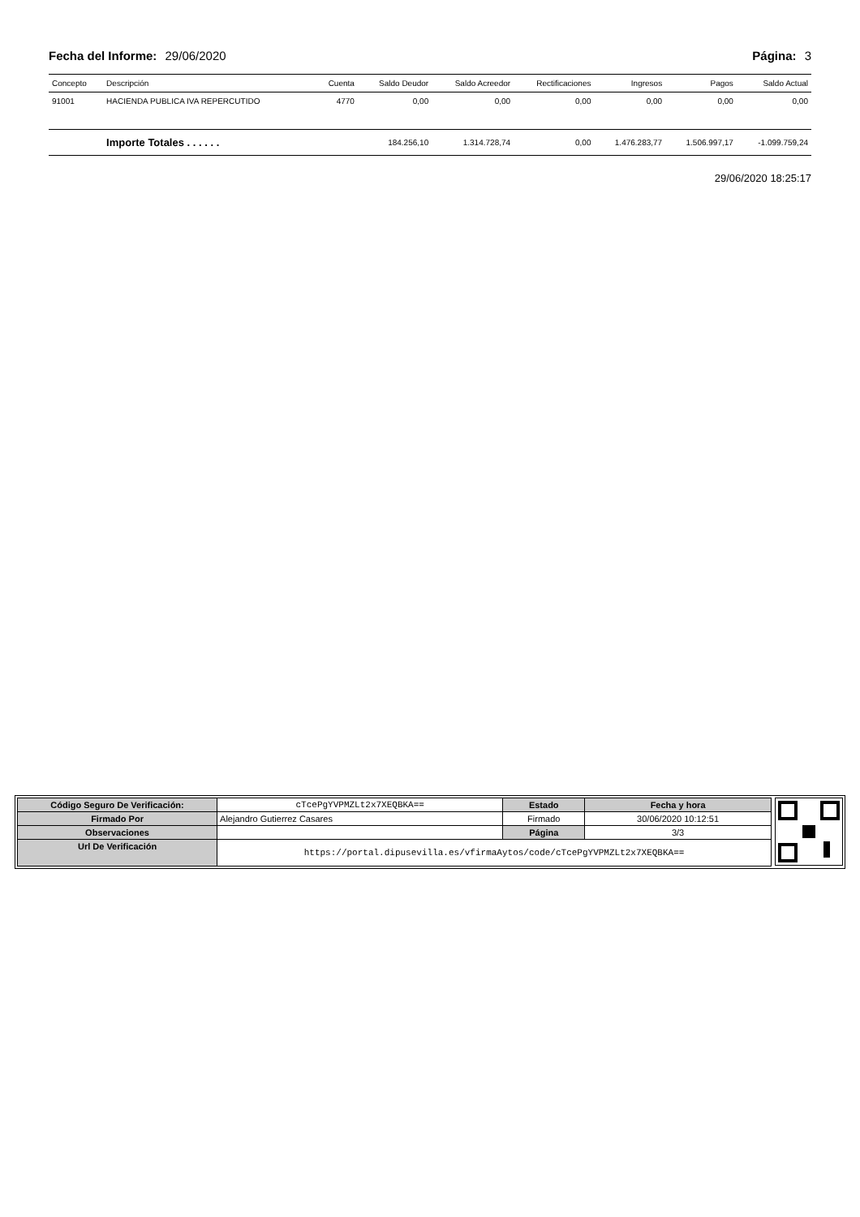Fecha del Informe: 29/06/2020 Página: 3
| Concepto | Descripción | Cuenta | Saldo Deudor | Saldo Acreedor | Rectificaciones | Ingresos | Pagos | Saldo Actual |
| --- | --- | --- | --- | --- | --- | --- | --- | --- |
| 91001 | HACIENDA PUBLICA IVA REPERCUTIDO | 4770 | 0,00 | 0,00 | 0,00 | 0,00 | 0,00 | 0,00 |
| | Importe Totales . . . . . . | | 184.256,10 | 1.314.728,74 | 0,00 | 1.476.283,77 | 1.506.997,17 | -1.099.759,24 |
29/06/2020 18:25:17
| Código Seguro De Verificación: | cTcePgYVPMZLt2x7XEQBKA== | Estado | Fecha y hora |
| Firmado Por | Alejandro Gutierrez Casares | Firmado | 30/06/2020 10:12:51 |
| Observaciones | | Página | 3/3 |
| Url De Verificación | https://portal.dipusevilla.es/vfirmaAytos/code/cTcePgYVPMZLt2x7XEQBKA== | | |